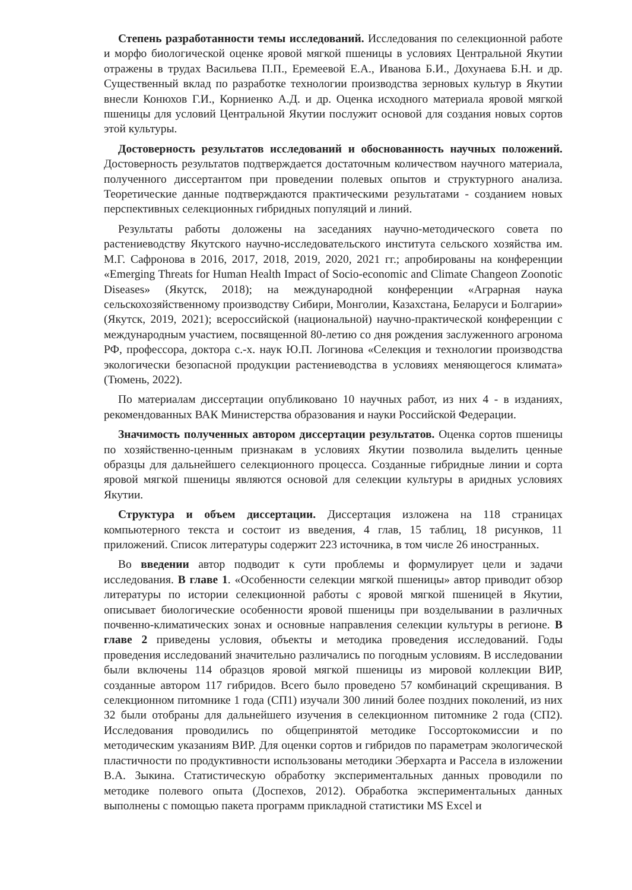Степень разработанности темы исследований. Исследования по селекционной работе и морфо биологической оценке яровой мягкой пшеницы в условиях Центральной Якутии отражены в трудах Васильева П.П., Еремеевой Е.А., Иванова Б.И., Дохунаева Б.Н. и др. Существенный вклад по разработке технологии производства зерновых культур в Якутии внесли Конюхов Г.И., Корниенко А.Д. и др. Оценка исходного материала яровой мягкой пшеницы для условий Центральной Якутии послужит основой для создания новых сортов этой культуры.
Достоверность результатов исследований и обоснованность научных положений. Достоверность результатов подтверждается достаточным количеством научного материала, полученного диссертантом при проведении полевых опытов и структурного анализа. Теоретические данные подтверждаются практическими результатами - созданием новых перспективных селекционных гибридных популяций и линий.
Результаты работы доложены на заседаниях научно-методического совета по растениеводству Якутского научно-исследовательского института сельского хозяйства им. М.Г. Сафронова в 2016, 2017, 2018, 2019, 2020, 2021 гг.; апробированы на конференции «Emerging Threats for Human Health Impact of Socio-economic and Climate Changeon Zoonotic Diseases» (Якутск, 2018); на международной конференции «Аграрная наука сельскохозяйственному производству Сибири, Монголии, Казахстана, Беларуси и Болгарии» (Якутск, 2019, 2021); всероссийской (национальной) научно-практической конференции с международным участием, посвященной 80-летию со дня рождения заслуженного агронома РФ, профессора, доктора с.-х. наук Ю.П. Логинова «Селекция и технологии производства экологически безопасной продукции растениеводства в условиях меняющегося климата» (Тюмень, 2022).
По материалам диссертации опубликовано 10 научных работ, из них 4 - в изданиях, рекомендованных ВАК Министерства образования и науки Российской Федерации.
Значимость полученных автором диссертации результатов. Оценка сортов пшеницы по хозяйственно-ценным признакам в условиях Якутии позволила выделить ценные образцы для дальнейшего селекционного процесса. Созданные гибридные линии и сорта яровой мягкой пшеницы являются основой для селекции культуры в аридных условиях Якутии.
Структура и объем диссертации. Диссертация изложена на 118 страницах компьютерного текста и состоит из введения, 4 глав, 15 таблиц, 18 рисунков, 11 приложений. Список литературы содержит 223 источника, в том числе 26 иностранных.
Во введении автор подводит к сути проблемы и формулирует цели и задачи исследования. В главе 1. «Особенности селекции мягкой пшеницы» автор приводит обзор литературы по истории селекционной работы с яровой мягкой пшеницей в Якутии, описывает биологические особенности яровой пшеницы при возделывании в различных почвенно-климатических зонах и основные направления селекции культуры в регионе. В главе 2 приведены условия, объекты и методика проведения исследований. Годы проведения исследований значительно различались по погодным условиям. В исследовании были включены 114 образцов яровой мягкой пшеницы из мировой коллекции ВИР, созданные автором 117 гибридов. Всего было проведено 57 комбинаций скрещивания. В селекционном питомнике 1 года (СП1) изучали 300 линий более поздних поколений, из них 32 были отобраны для дальнейшего изучения в селекционном питомнике 2 года (СП2). Исследования проводились по общепринятой методике Госсортокомиссии и по методическим указаниям ВИР. Для оценки сортов и гибридов по параметрам экологической пластичности по продуктивности использованы методики Эберхарта и Рассела в изложении В.А. Зыкина. Статистическую обработку экспериментальных данных проводили по методике полевого опыта (Доспехов, 2012). Обработка экспериментальных данных выполнены с помощью пакета программ прикладной статистики MS Excel и